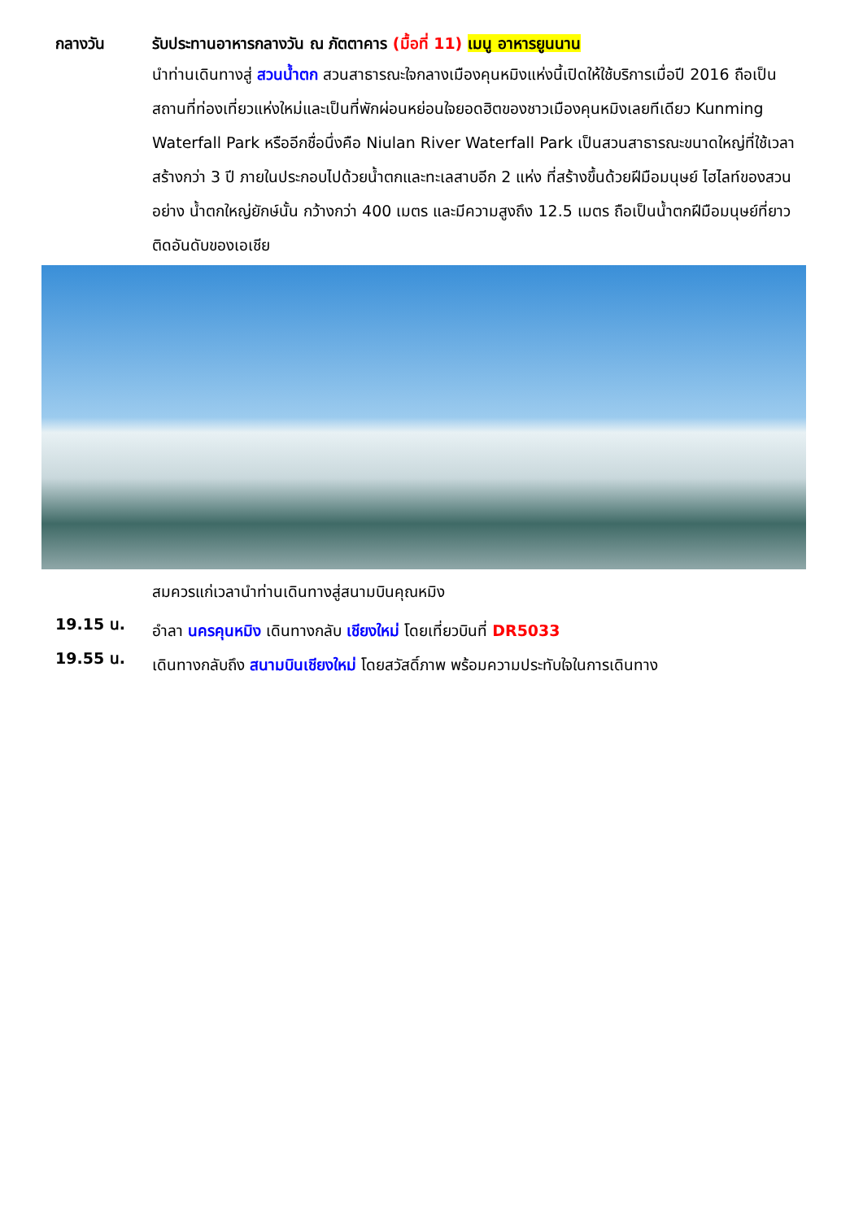กลางวัน รับประทานอาหารกลางวัน ณ ภัตตาคาร (มื้อที่ 11) เมนู อาหารยูนนาน
นำท่านเดินทางสู่ สวนน้ำตก สวนสาธารณะใจกลางเมืองคุนหมิงแห่งนี้เปิดให้ใช้บริการเมื่อปี 2016 ถือเป็นสถานที่ท่องเที่ยวแห่งใหม่และเป็นที่พักผ่อนหย่อนใจยอดฮิตของชาวเมืองคุนหมิงเลยทีเดียว Kunming Waterfall Park หรืออีกชื่อนึ่งคือ Niulan River Waterfall Park เป็นสวนสาธารณะขนาดใหญ่ที่ใช้เวลาสร้างกว่า 3 ปี ภายในประกอบไปด้วยน้ำตกและทะเลสาบอีก 2 แห่ง ที่สร้างขึ้นด้วยฝีมือมนุษย์ ไฮไลท์ของสวนอย่าง น้ำตกใหญ่ยักษ์นั้น กว้างกว่า 400 เมตร และมีความสูงถึง 12.5 เมตร ถือเป็นน้ำตกฝีมือมนุษย์ที่ยาวติดอันดับของเอเชีย
สมควรแก่เวลานำท่านเดินทางสู่สนามบินคุณหมิง
19.15 น.
อำลา นครคุนหมิง เดินทางกลับ เชียงใหม่ โดยเที่ยวบินที่ DR5033
19.55 น.
เดินทางกลับถึง สนามบินเชียงใหม่ โดยสวัสดิ์ภาพ พร้อมความประทับใจในการเดินทาง